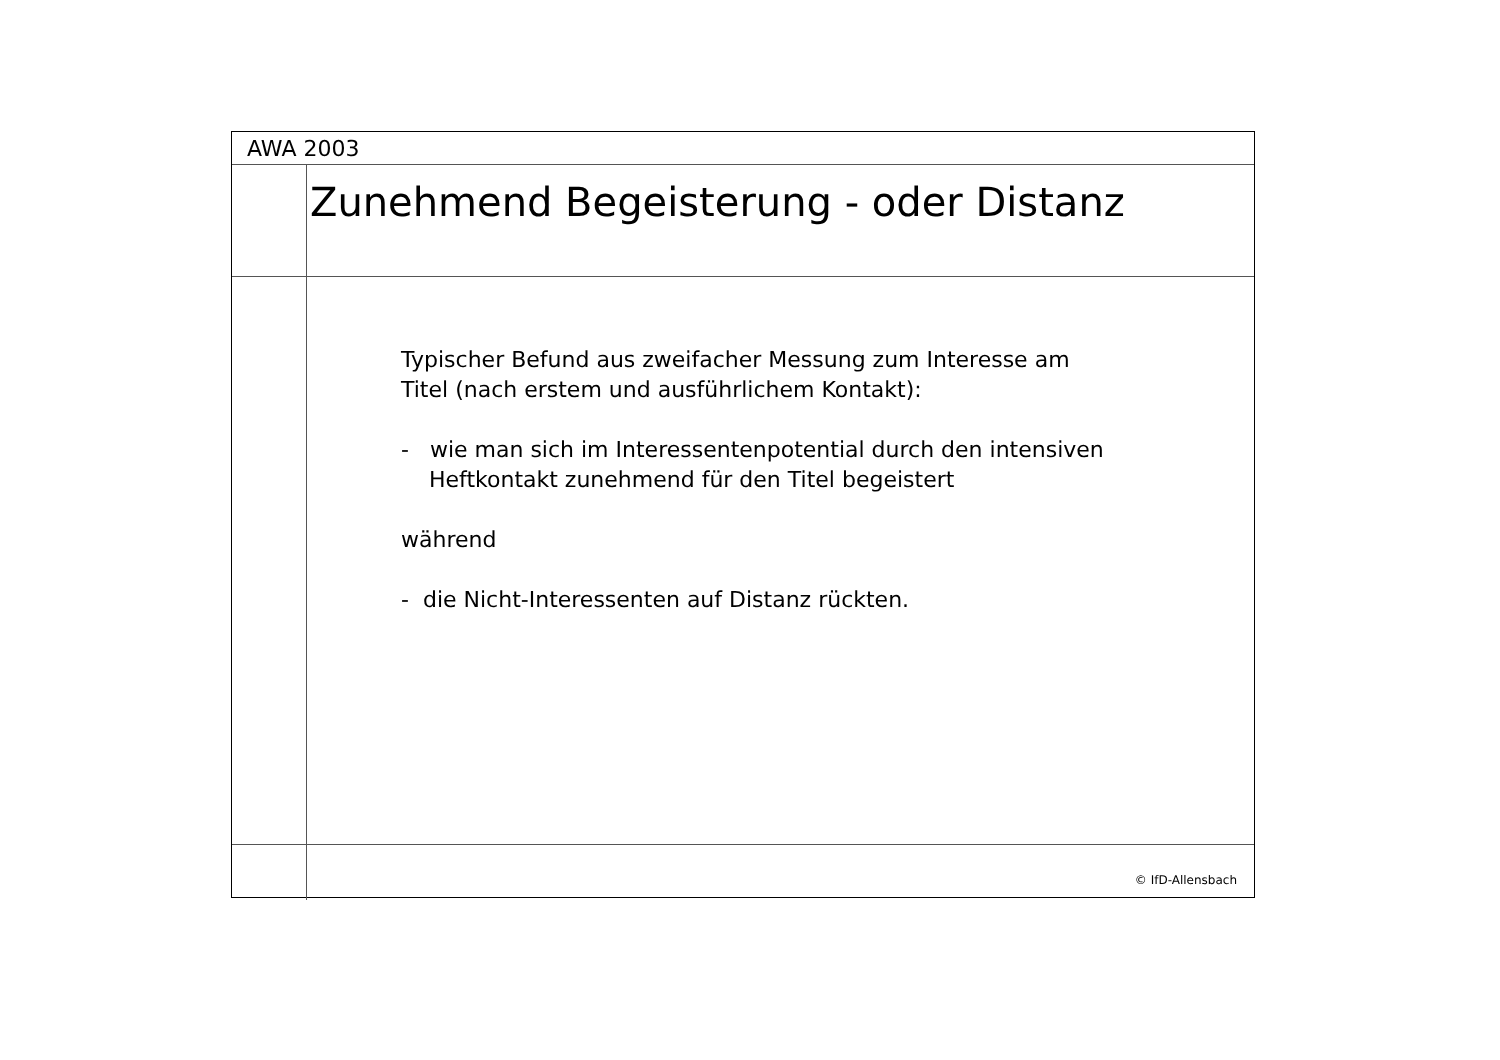AWA 2003
Zunehmend Begeisterung - oder Distanz
Typischer Befund aus zweifacher Messung zum Interesse am
Titel (nach erstem und ausführlichem Kontakt):
- wie man sich im Interessentenpotential durch den intensiven
Heftkontakt zunehmend für den Titel begeistert
während
- die Nicht-Interessenten auf Distanz rückten.
© IfD-Allensbach